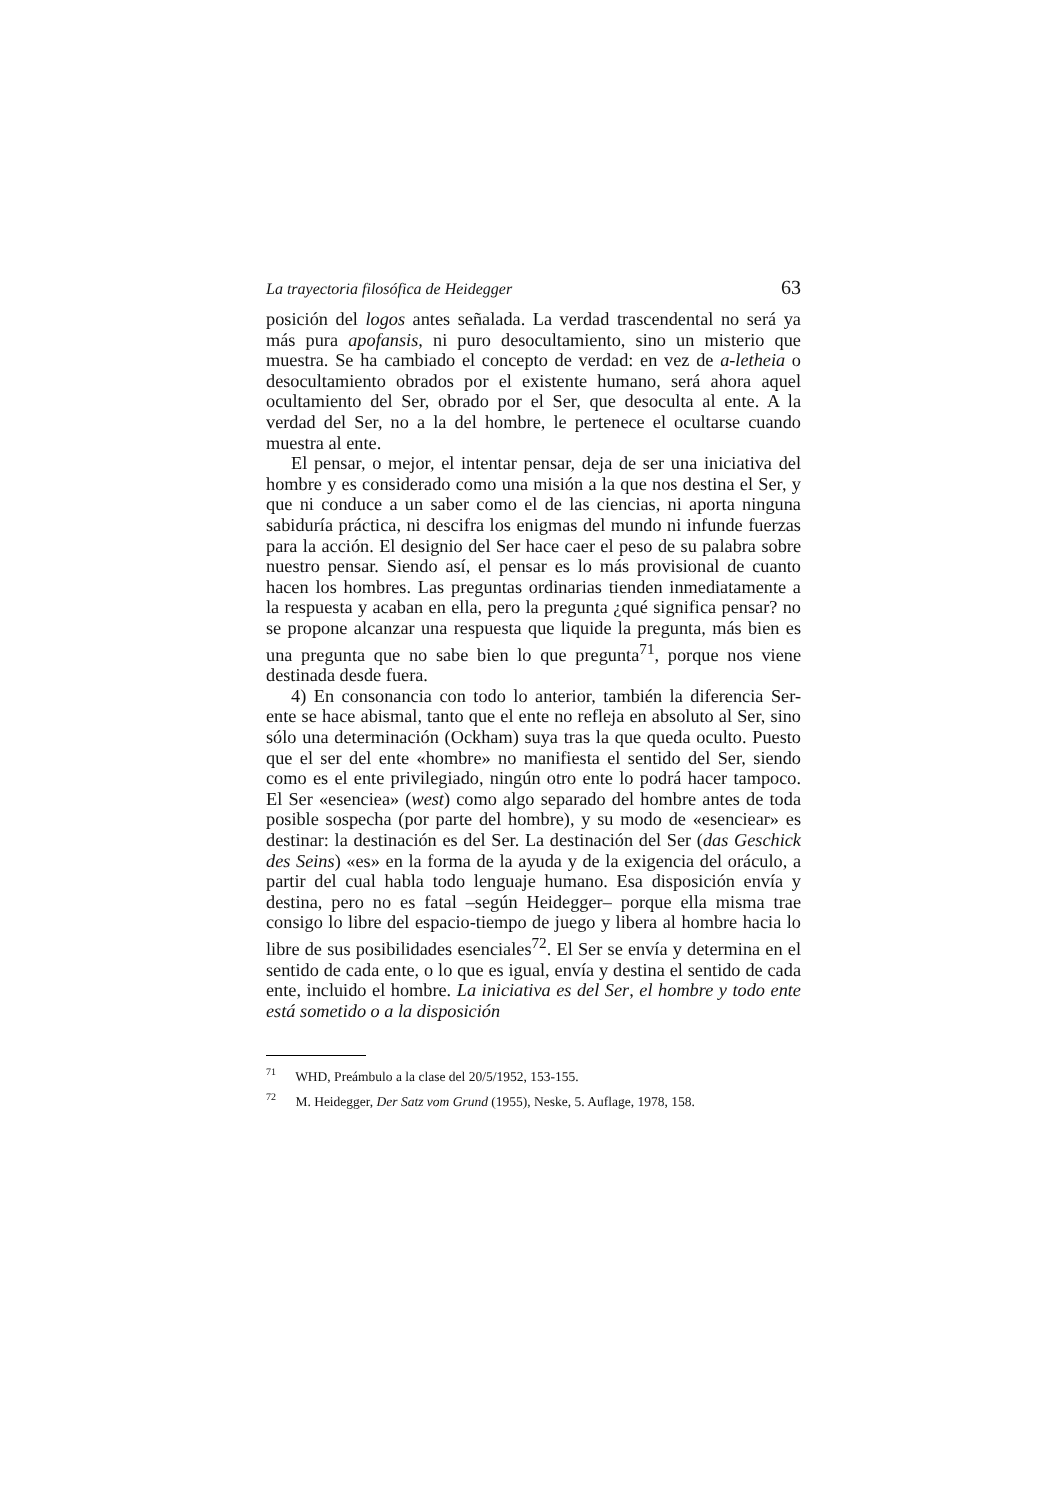La trayectoria filosófica de Heidegger 63
posición del logos antes señalada. La verdad trascendental no será ya más pura apofansis, ni puro desocultamiento, sino un misterio que muestra. Se ha cambiado el concepto de verdad: en vez de a-letheia o desocultamiento obrados por el existente humano, será ahora aquel ocultamiento del Ser, obrado por el Ser, que desoculta al ente. A la verdad del Ser, no a la del hombre, le pertenece el ocultarse cuando muestra al ente.
El pensar, o mejor, el intentar pensar, deja de ser una iniciativa del hombre y es considerado como una misión a la que nos destina el Ser, y que ni conduce a un saber como el de las ciencias, ni aporta ninguna sabiduría práctica, ni descifra los enigmas del mundo ni infunde fuerzas para la acción. El designio del Ser hace caer el peso de su palabra sobre nuestro pensar. Siendo así, el pensar es lo más provisional de cuanto hacen los hombres. Las preguntas ordinarias tienden inmediatamente a la respuesta y acaban en ella, pero la pregunta ¿qué significa pensar? no se propone alcanzar una respuesta que liquide la pregunta, más bien es una pregunta que no sabe bien lo que pregunta<sup>71</sup>, porque nos viene destinada desde fuera.
4) En consonancia con todo lo anterior, también la diferencia Ser-ente se hace abismal, tanto que el ente no refleja en absoluto al Ser, sino sólo una determinación (Ockham) suya tras la que queda oculto. Puesto que el ser del ente «hombre» no manifiesta el sentido del Ser, siendo como es el ente privilegiado, ningún otro ente lo podrá hacer tampoco. El Ser «esenciea» (west) como algo separado del hombre antes de toda posible sospecha (por parte del hombre), y su modo de «esenciear» es destinar: la destinación es del Ser. La destinación del Ser (das Geschick des Seins) «es» en la forma de la ayuda y de la exigencia del oráculo, a partir del cual habla todo lenguaje humano. Esa disposición envía y destina, pero no es fatal –según Heidegger– porque ella misma trae consigo lo libre del espacio-tiempo de juego y libera al hombre hacia lo libre de sus posibilidades esenciales<sup>72</sup>. El Ser se envía y determina en el sentido de cada ente, o lo que es igual, envía y destina el sentido de cada ente, incluido el hombre. La iniciativa es del Ser, el hombre y todo ente está sometido o a la disposición
<sup>71</sup> WHD, Preámbulo a la clase del 20/5/1952, 153-155.
<sup>72</sup> M. Heidegger, Der Satz vom Grund (1955), Neske, 5. Auflage, 1978, 158.